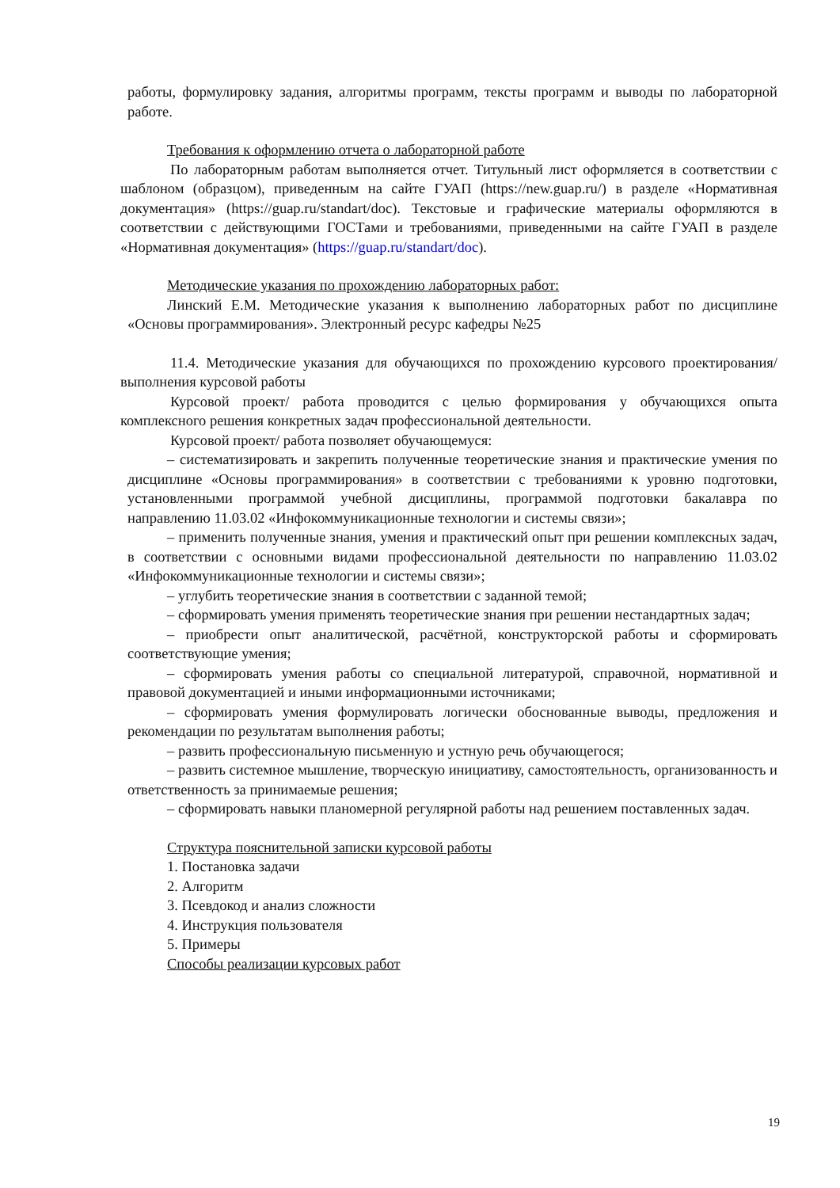работы, формулировку задания, алгоритмы программ, тексты программ и выводы по лабораторной работе.
Требования к оформлению отчета о лабораторной работе
По лабораторным работам выполняется отчет. Титульный лист оформляется в соответствии с шаблоном (образцом), приведенным на сайте ГУАП (https://new.guap.ru/) в разделе «Нормативная документация» (https://guap.ru/standart/doc). Текстовые и графические материалы оформляются в соответствии с действующими ГОСТами и требованиями, приведенными на сайте ГУАП в разделе «Нормативная документация» (https://guap.ru/standart/doc).
Методические указания по прохождению лабораторных работ:
Линский Е.М. Методические указания к выполнению лабораторных работ по дисциплине «Основы программирования». Электронный ресурс кафедры №25
11.4. Методические указания для обучающихся по прохождению курсового проектирования/выполнения курсовой работы
Курсовой проект/ работа проводится с целью формирования у обучающихся опыта комплексного решения конкретных задач профессиональной деятельности.
Курсовой проект/ работа позволяет обучающемуся:
– систематизировать и закрепить полученные теоретические знания и практические умения по дисциплине «Основы программирования» в соответствии с требованиями к уровню подготовки, установленными программой учебной дисциплины, программой подготовки бакалавра по направлению 11.03.02 «Инфокоммуникационные технологии и системы связи»;
– применить полученные знания, умения и практический опыт при решении комплексных задач, в соответствии с основными видами профессиональной деятельности по направлению 11.03.02 «Инфокоммуникационные технологии и системы связи»;
– углубить теоретические знания в соответствии с заданной темой;
– сформировать умения применять теоретические знания при решении нестандартных задач;
– приобрести опыт аналитической, расчётной, конструкторской работы и сформировать соответствующие умения;
– сформировать умения работы со специальной литературой, справочной, нормативной и правовой документацией и иными информационными источниками;
– сформировать умения формулировать логически обоснованные выводы, предложения и рекомендации по результатам выполнения работы;
– развить профессиональную письменную и устную речь обучающегося;
– развить системное мышление, творческую инициативу, самостоятельность, организованность и ответственность за принимаемые решения;
– сформировать навыки планомерной регулярной работы над решением поставленных задач.
Структура пояснительной записки курсовой работы
1. Постановка задачи
2. Алгоритм
3. Псевдокод и анализ сложности
4. Инструкция пользователя
5. Примеры
Способы реализации курсовых работ
19